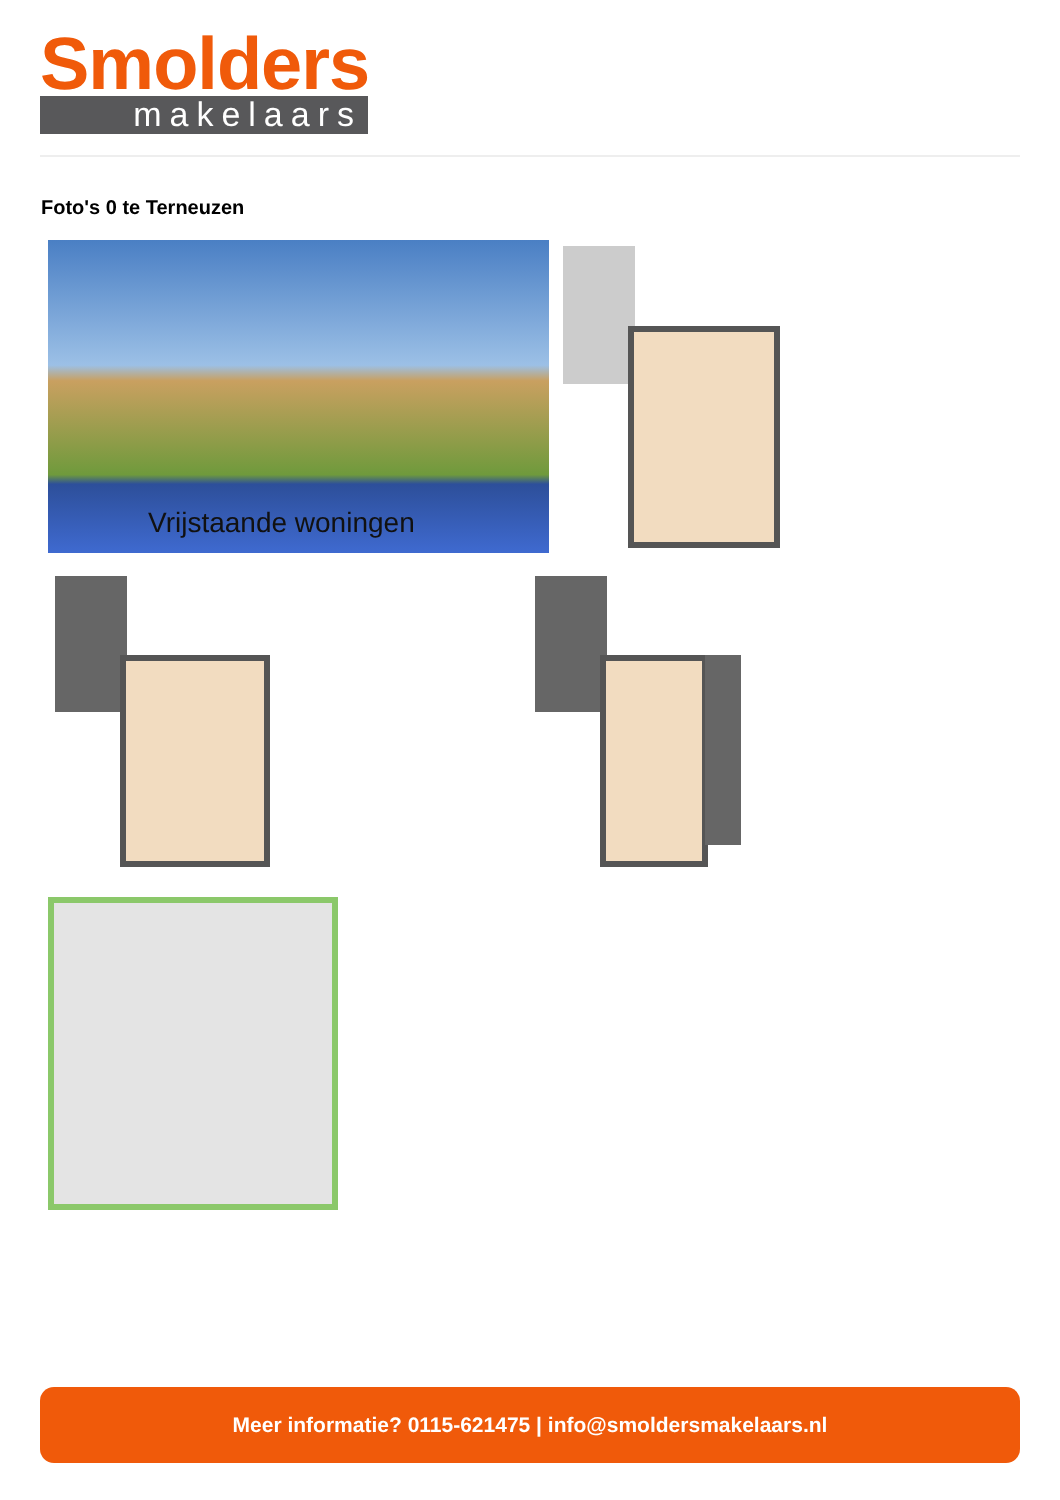Smolders
makelaars
Foto's 0 te Terneuzen
Vrijstaande woningen
Meer informatie? 0115-621475 | info@smoldersmakelaars.nl